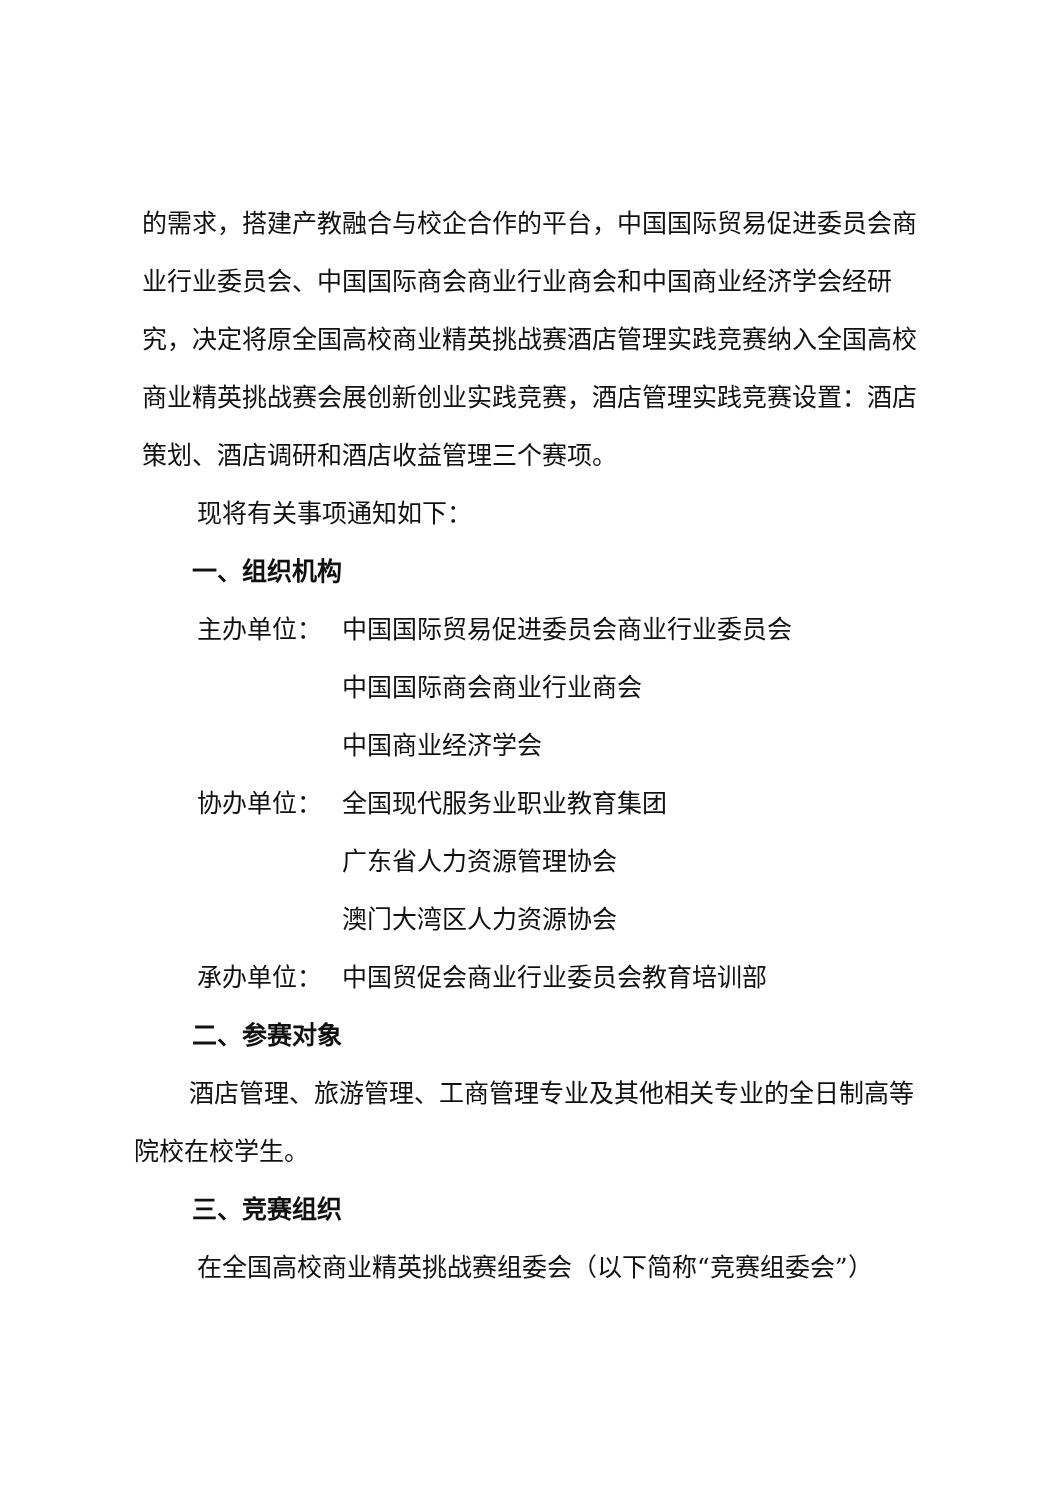的需求，搭建产教融合与校企合作的平台，中国国际贸易促进委员会商业行业委员会、中国国际商会商业行业商会和中国商业经济学会经研究，决定将原全国高校商业精英挑战赛酒店管理实践竞赛纳入全国高校商业精英挑战赛会展创新创业实践竞赛，酒店管理实践竞赛设置：酒店策划、酒店调研和酒店收益管理三个赛项。
现将有关事项通知如下：
一、组织机构
主办单位： 中国国际贸易促进委员会商业行业委员会
中国国际商会商业行业商会
中国商业经济学会
协办单位： 全国现代服务业职业教育集团
广东省人力资源管理协会
澳门大湾区人力资源协会
承办单位： 中国贸促会商业行业委员会教育培训部
二、参赛对象
酒店管理、旅游管理、工商管理专业及其他相关专业的全日制高等院校在校学生。
三、竞赛组织
在全国高校商业精英挑战赛组委会（以下简称“竞赛组委会”）